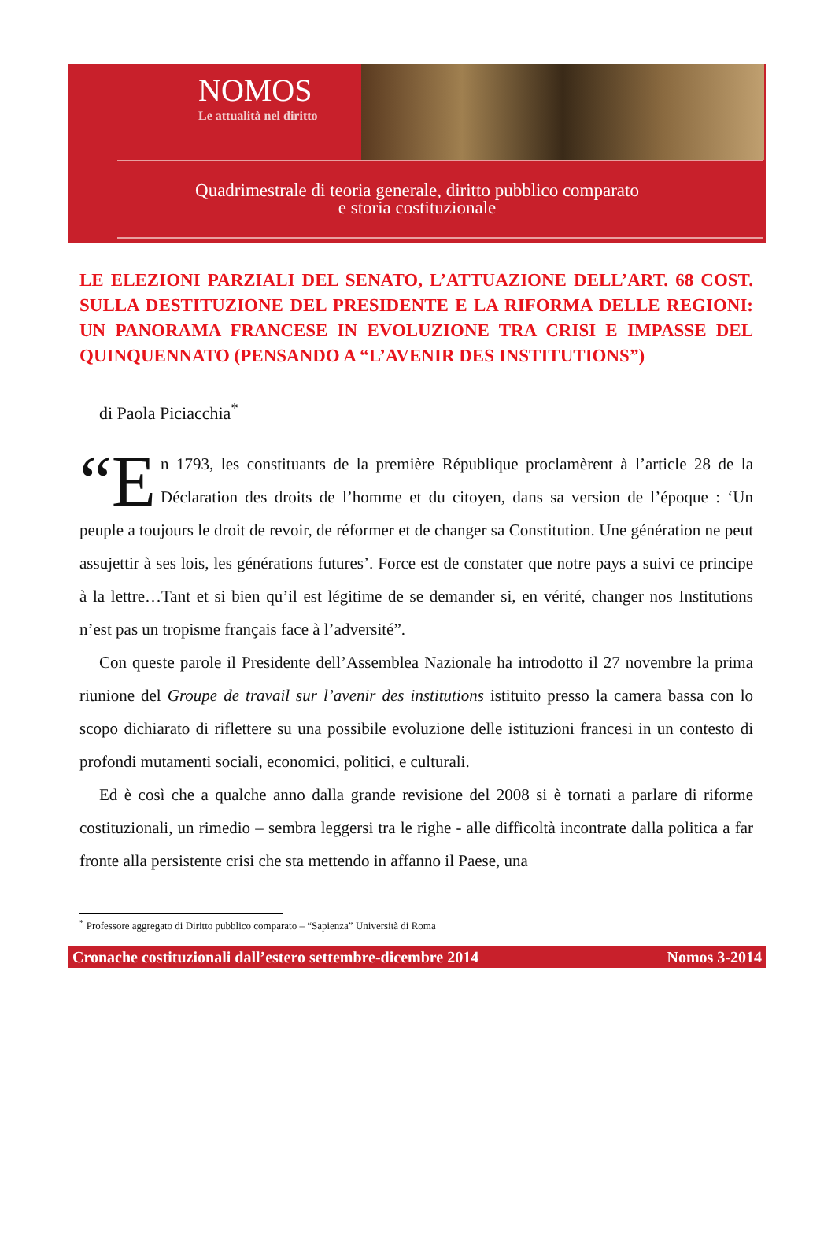NOMOS
Le attualità nel diritto
Quadrimestrale di teoria generale, diritto pubblico comparato
e storia costituzionale
LE ELEZIONI PARZIALI DEL SENATO, L’ATTUAZIONE DELL’ART. 68 COST. SULLA DESTITUZIONE DEL PRESIDENTE E LA RIFORMA DELLE REGIONI: UN PANORAMA FRANCESE IN EVOLUZIONE TRA CRISI E IMPASSE DEL QUINQUENNATO (PENSANDO A “L’AVENIR DES INSTITUTIONS”)
di Paola Piciacchia<sup>*</sup>
“E n 1793, les constituants de la première République proclamèrent à l’article 28 de la Déclaration des droits de l’homme et du citoyen, dans sa version de l’époque : ‘Un peuple a toujours le droit de revoir, de réformer et de changer sa Constitution. Une génération ne peut assujettir à ses lois, les générations futures’. Force est de constater que notre pays a suivi ce principe à la lettre…Tant et si bien qu’il est légitime de se demander si, en vérité, changer nos Institutions n’est pas un tropisme français face à l’adversité”.
Con queste parole il Presidente dell’Assemblea Nazionale ha introdotto il 27 novembre la prima riunione del Groupe de travail sur l’avenir des institutions istituito presso la camera bassa con lo scopo dichiarato di riflettere su una possibile evoluzione delle istituzioni francesi in un contesto di profondi mutamenti sociali, economici, politici, e culturali.
Ed è così che a qualche anno dalla grande revisione del 2008 si è tornati a parlare di riforme costituzionali, un rimedio – sembra leggersi tra le righe - alle difficoltà incontrate dalla politica a far fronte alla persistente crisi che sta mettendo in affanno il Paese, una
<sup>*</sup> Professore aggregato di Diritto pubblico comparato – “Sapienza” Università di Roma
Cronache costituzionali dall’estero settembre-dicembre 2014 Nomos 3-2014